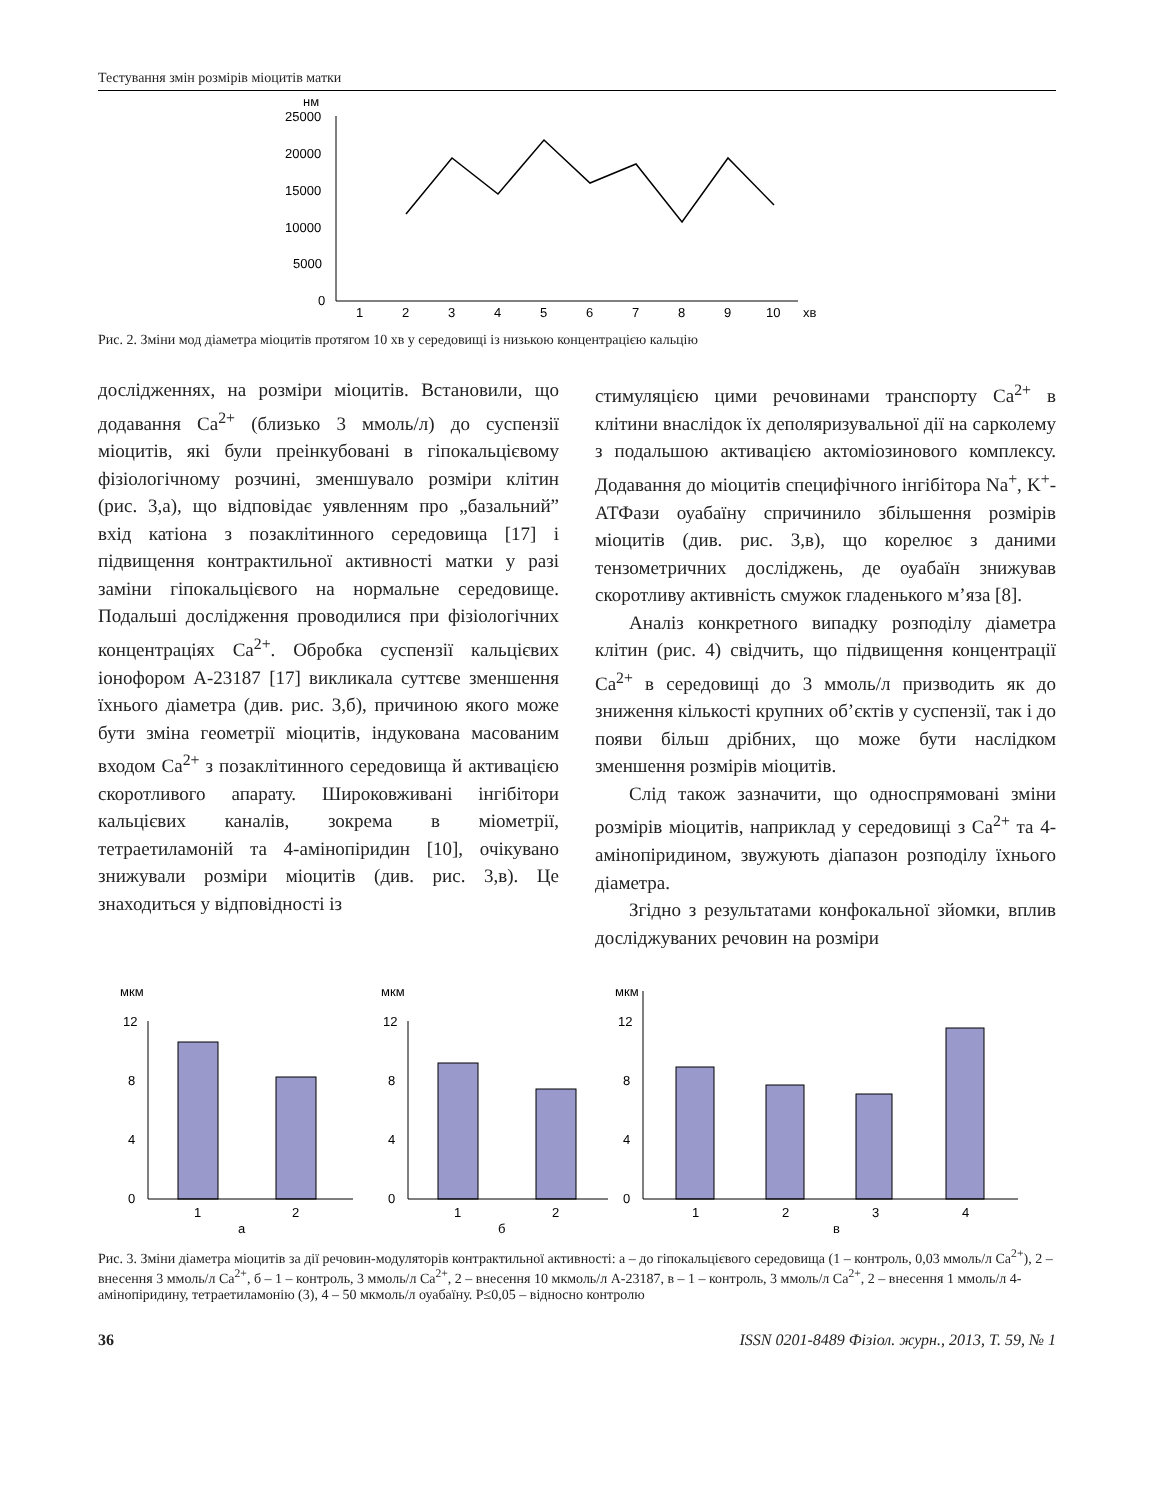Тестування змін розмірів міоцитів матки
нм
25000
20000
15000
10000
5000
0
1
2
3
4
5
6
7
8
9
10
хв
Рис. 2. Зміни мод діаметра міоцитів протягом 10 хв у середовищі із низькою концентрацією кальцію
дослідженнях, на розміри міоцитів. Встановили, що додавання Ca<sup>2+</sup> (близько 3 ммоль/л) до суспензії міоцитів, які були преінкубовані в гіпокальцієвому фізіологічному розчині, зменшувало розміри клітин (рис. 3,а), що відповідає уявленням про „базальний” вхід катіона з позаклітинного середовища [17] і підвищення контрактильної активності матки у разі заміни гіпокальцієвого на нормальне середовище. Подальші дослідження проводилися при фізіологічних концентраціях Ca<sup>2+</sup>. Обробка суспензії кальцієвих іонофором A-23187 [17] викликала суттєве зменшення їхнього діаметра (див. рис. 3,б), причиною якого може бути зміна геометрії міоцитів, індукована масованим входом Ca<sup>2+</sup> з позаклітинного середовища й активацією скоротливого апарату. Широковживані інгібітори кальцієвих каналів, зокрема в міометрії, тетраетиламоній та 4-амінопіридин [10], очікувано знижували розміри міоцитів (див. рис. 3,в). Це знаходиться у відповідності із
стимуляцією цими речовинами транспорту Ca<sup>2+</sup> в клітини внаслідок їх деполяризувальної дії на сарколему з подальшою активацією актоміозинового комплексу. Додавання до міоцитів специфічного інгібітора Na<sup>+</sup>, K<sup>+</sup>-АТФази оуабаїну спричинило збільшення розмірів міоцитів (див. рис. 3,в), що корелює з даними тензометричних досліджень, де оуабаїн знижував скоротливу активність смужок гладенького м’яза [8].
Аналіз конкретного випадку розподілу діаметра клітин (рис. 4) свідчить, що підвищення концентрації Ca<sup>2+</sup> в середовищі до 3 ммоль/л призводить як до зниження кількості крупних об’єктів у суспензії, так і до появи більш дрібних, що може бути наслідком зменшення розмірів міоцитів.
Слід також зазначити, що односпрямовані зміни розмірів міоцитів, наприклад у середовищі з Ca<sup>2+</sup> та 4-амінопіридином, звужують діапазон розподілу їхнього діаметра.
Згідно з результатами конфокальної зйомки, вплив досліджуваних речовин на розміри
мкм
мкм
мкм
12
8
4
0
12
8
4
0
12
8
4
0
1
2
1
2
1
2
3
4
а
б
в
Рис. 3. Зміни діаметра міоцитів за дії речовин-модуляторів контрактильної активності: а – до гіпокальцієвого середовища (1 – контроль, 0,03 ммоль/л Ca<sup>2+</sup>), 2 – внесення 3 ммоль/л Ca<sup>2+</sup>, б – 1 – контроль, 3 ммоль/л Ca<sup>2+</sup>, 2 – внесення 10 мкмоль/л А-23187, в – 1 – контроль, 3 ммоль/л Ca<sup>2+</sup>, 2 – внесення 1 ммоль/л 4-амінопіридину, тетраетиламонію (3), 4 – 50 мкмоль/л оуабаїну. P≤0,05 – відносно контролю
36 ISSN 0201-8489 Фізіол. журн., 2013, Т. 59, № 1